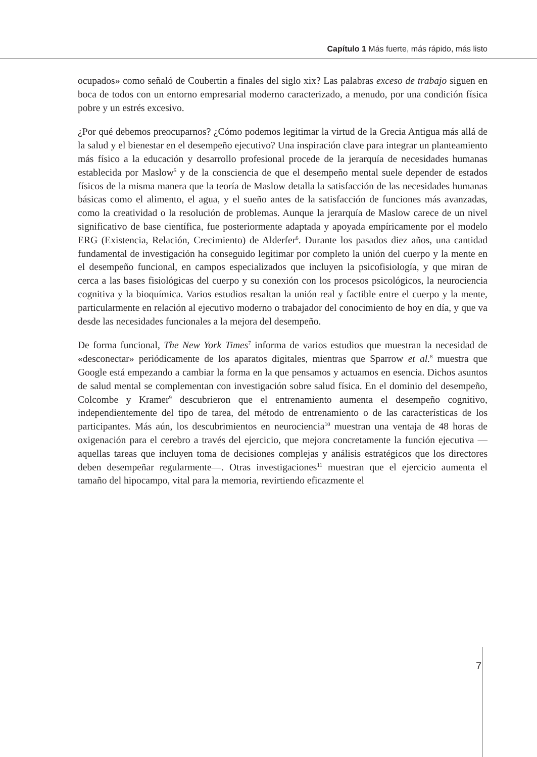Capítulo 1 Más fuerte, más rápido, más listo
ocupados» como señaló de Coubertin a finales del siglo xix? Las palabras exceso de trabajo siguen en boca de todos con un entorno empresarial moderno caracterizado, a menudo, por una condición física pobre y un estrés excesivo.
¿Por qué debemos preocuparnos? ¿Cómo podemos legitimar la virtud de la Grecia Antigua más allá de la salud y el bienestar en el desempeño ejecutivo? Una inspiración clave para integrar un planteamiento más físico a la educación y desarrollo profesional procede de la jerarquía de necesidades humanas establecida por Maslow<sup>5</sup> y de la consciencia de que el desempeño mental suele depender de estados físicos de la misma manera que la teoría de Maslow detalla la satisfacción de las necesidades humanas básicas como el alimento, el agua, y el sueño antes de la satisfacción de funciones más avanzadas, como la creatividad o la resolución de problemas. Aunque la jerarquía de Maslow carece de un nivel significativo de base científica, fue posteriormente adaptada y apoyada empíricamente por el modelo ERG (Existencia, Relación, Crecimiento) de Alderfer<sup>6</sup>. Durante los pasados diez años, una cantidad fundamental de investigación ha conseguido legitimar por completo la unión del cuerpo y la mente en el desempeño funcional, en campos especializados que incluyen la psicofisiología, y que miran de cerca a las bases fisiológicas del cuerpo y su conexión con los procesos psicológicos, la neurociencia cognitiva y la bioquímica. Varios estudios resaltan la unión real y factible entre el cuerpo y la mente, particularmente en relación al ejecutivo moderno o trabajador del conocimiento de hoy en día, y que va desde las necesidades funcionales a la mejora del desempeño.
De forma funcional, The New York Times<sup>7</sup> informa de varios estudios que muestran la necesidad de «desconectar» periódicamente de los aparatos digitales, mientras que Sparrow et al.<sup>8</sup> muestra que Google está empezando a cambiar la forma en la que pensamos y actuamos en esencia. Dichos asuntos de salud mental se complementan con investigación sobre salud física. En el dominio del desempeño, Colcombe y Kramer<sup>9</sup> descubrieron que el entrenamiento aumenta el desempeño cognitivo, independientemente del tipo de tarea, del método de entrenamiento o de las características de los participantes. Más aún, los descubrimientos en neurociencia<sup>10</sup> muestran una ventaja de 48 horas de oxigenación para el cerebro a través del ejercicio, que mejora concretamente la función ejecutiva —aquellas tareas que incluyen toma de decisiones complejas y análisis estratégicos que los directores deben desempeñar regularmente—. Otras investigaciones<sup>11</sup> muestran que el ejercicio aumenta el tamaño del hipocampo, vital para la memoria, revirtiendo eficazmente el
7